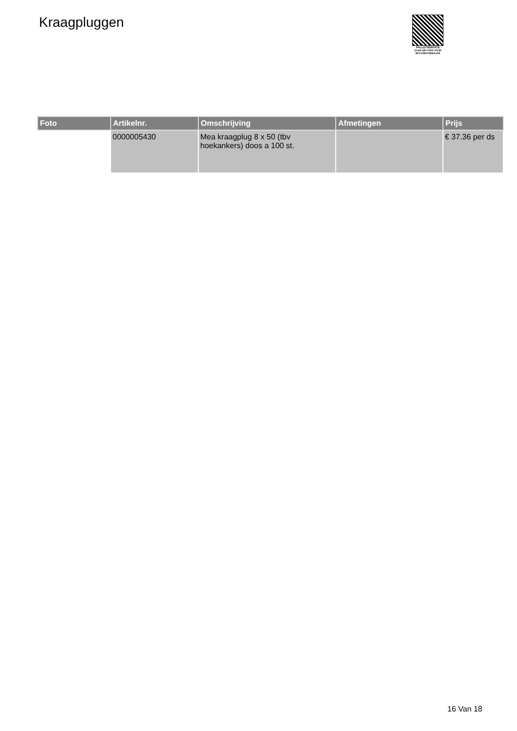Kraagpluggen
PALLETSERVICE
SCAN QR-CODE VOOR RETOURFORMULIER
| Foto | Artikelnr. | Omschrijving | Afmetingen | Prijs |
| --- | --- | --- | --- | --- |
| | 0000005430 | Mea kraagplug 8 x 50 (tbv hoekankers) doos a 100 st. | | € 37.36 per ds |
16 Van 18